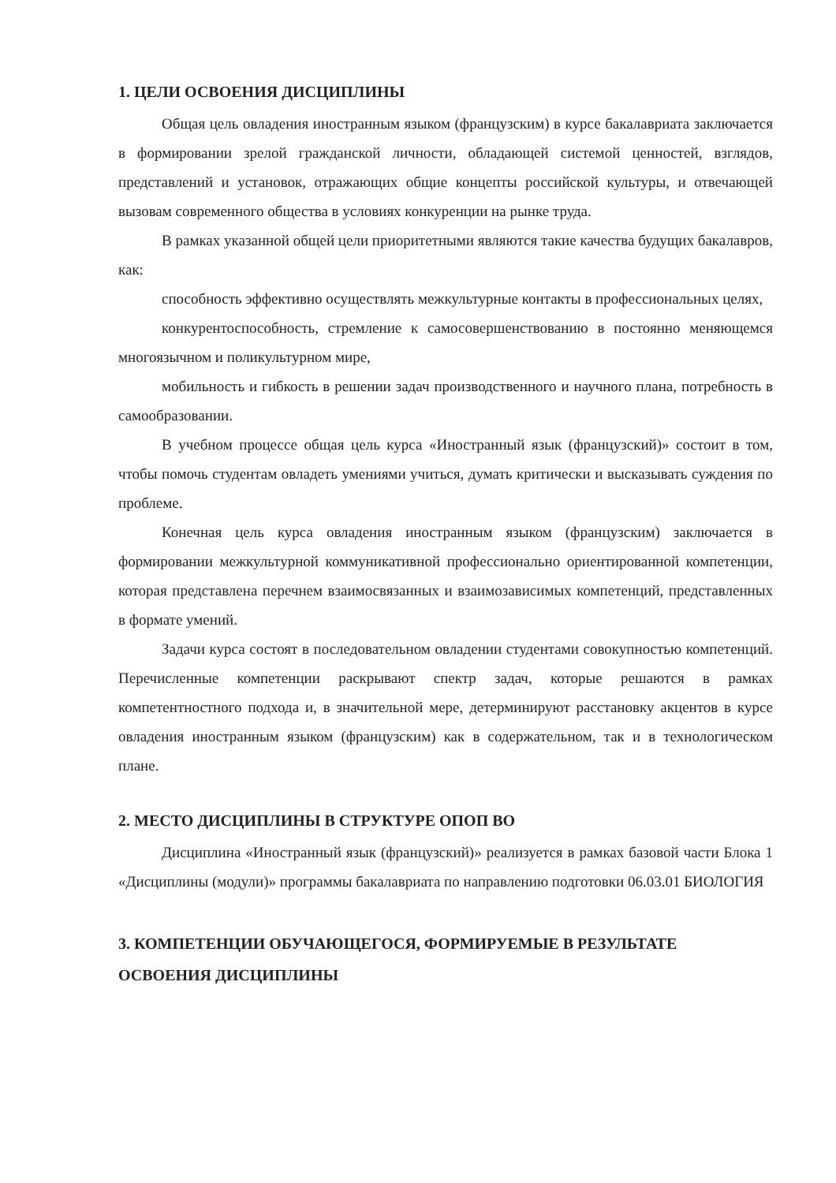1. ЦЕЛИ ОСВОЕНИЯ ДИСЦИПЛИНЫ
Общая цель овладения иностранным языком (французским) в курсе бакалавриата заключается в формировании зрелой гражданской личности, обладающей системой ценностей, взглядов, представлений и установок, отражающих общие концепты российской культуры, и отвечающей вызовам современного общества в условиях конкуренции на рынке труда.
В рамках указанной общей цели приоритетными являются такие качества будущих бакалавров, как:
способность эффективно осуществлять межкультурные контакты в профессиональных целях,
конкурентоспособность, стремление к самосовершенствованию в постоянно меняющемся многоязычном и поликультурном мире,
мобильность и гибкость в решении задач производственного и научного плана, потребность в самообразовании.
В учебном процессе общая цель курса «Иностранный язык (французский)» состоит в том, чтобы помочь студентам овладеть умениями учиться, думать критически и высказывать суждения по проблеме.
Конечная цель курса овладения иностранным языком (французским) заключается в формировании межкультурной коммуникативной профессионально ориентированной компетенции, которая представлена перечнем взаимосвязанных и взаимозависимых компетенций, представленных в формате умений.
Задачи курса состоят в последовательном овладении студентами совокупностью компетенций. Перечисленные компетенции раскрывают спектр задач, которые решаются в рамках компетентностного подхода и, в значительной мере, детерминируют расстановку акцентов в курсе овладения иностранным языком (французским) как в содержательном, так и в технологическом плане.
2. МЕСТО ДИСЦИПЛИНЫ В СТРУКТУРЕ ОПОП ВО
Дисциплина «Иностранный язык (французский)» реализуется в рамках базовой части Блока 1 «Дисциплины (модули)» программы бакалавриата по направлению подготовки 06.03.01 БИОЛОГИЯ
3. КОМПЕТЕНЦИИ ОБУЧАЮЩЕГОСЯ, ФОРМИРУЕМЫЕ В РЕЗУЛЬТАТЕ ОСВОЕНИЯ ДИСЦИПЛИНЫ